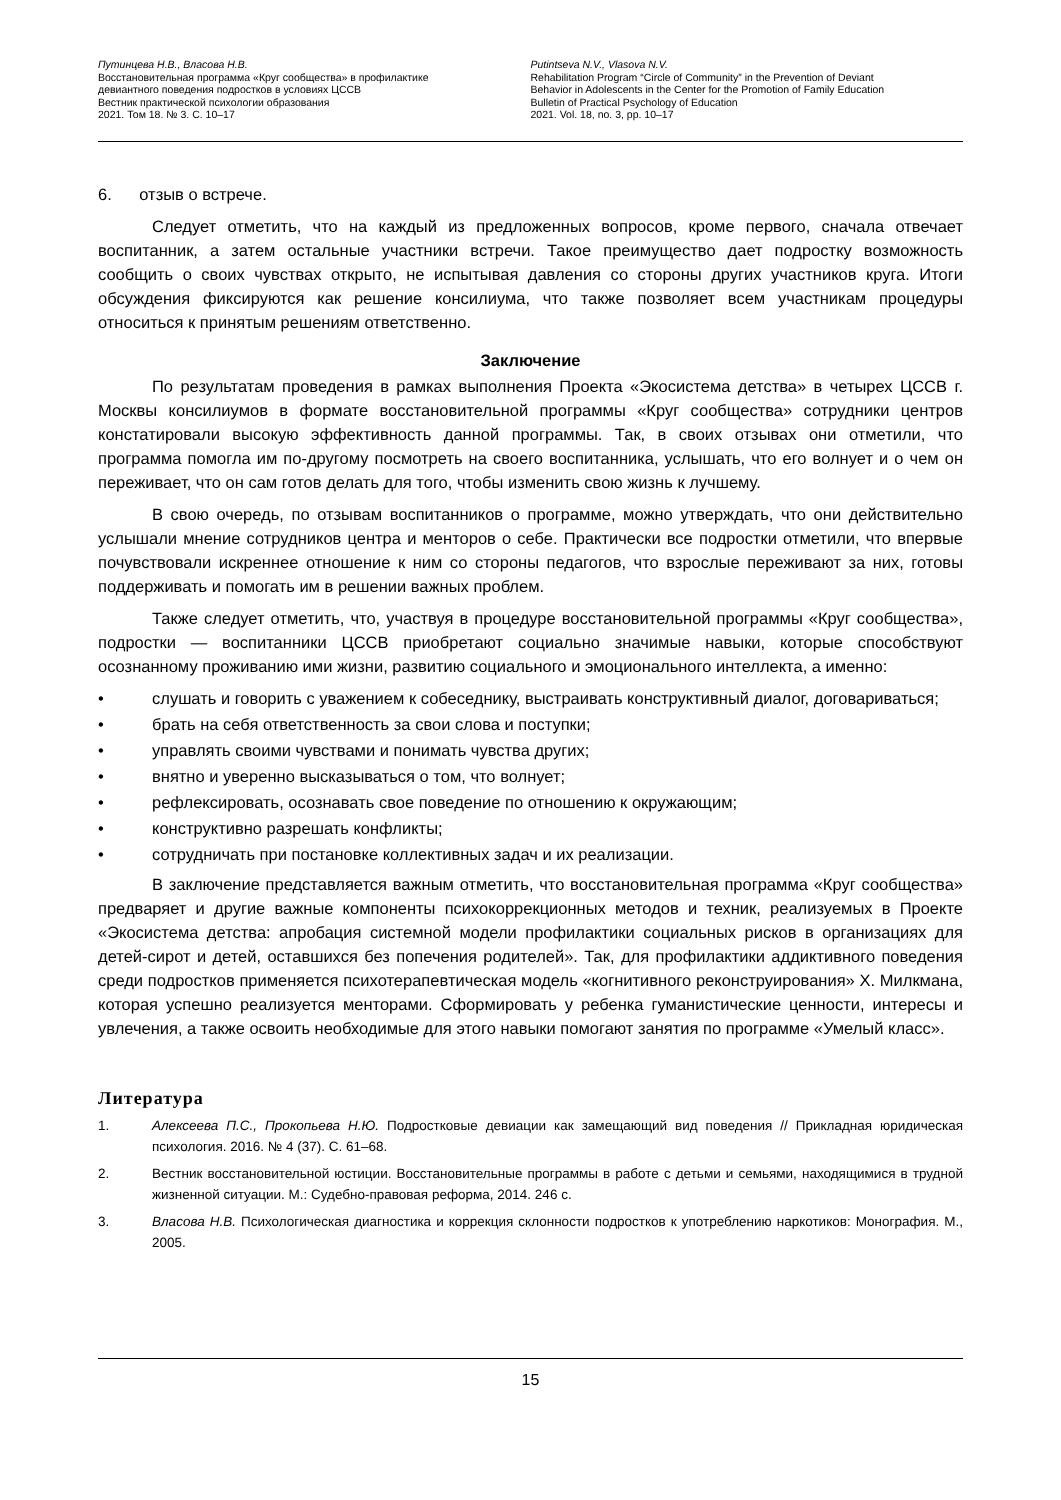Путинцева Н.В., Власова Н.В.
Восстановительная программа «Круг сообщества» в профилактике
девиантного поведения подростков в условиях ЦССВ
Вестник практической психологии образования
2021. Том 18. № 3. С. 10–17
Putintseva N.V., Vlasova N.V.
Rehabilitation Program “Circle of Community” in the Prevention of Deviant
Behavior in Adolescents in the Center for the Promotion of Family Education
Bulletin of Practical Psychology of Education
2021. Vol. 18, no. 3, pp. 10–17
6. отзыв о встрече.
Следует отметить, что на каждый из предложенных вопросов, кроме первого, сначала отвечает воспитанник, а затем остальные участники встречи. Такое преимущество дает подростку возможность сообщить о своих чувствах открыто, не испытывая давления со стороны других участников круга. Итоги обсуждения фиксируются как решение консилиума, что также позволяет всем участникам процедуры относиться к принятым решениям ответственно.
Заключение
По результатам проведения в рамках выполнения Проекта «Экосистема детства» в четырех ЦССВ г. Москвы консилиумов в формате восстановительной программы «Круг сообщества» сотрудники центров констатировали высокую эффективность данной программы. Так, в своих отзывах они отметили, что программа помогла им по-другому посмотреть на своего воспитанника, услышать, что его волнует и о чем он переживает, что он сам готов делать для того, чтобы изменить свою жизнь к лучшему.
В свою очередь, по отзывам воспитанников о программе, можно утверждать, что они действительно услышали мнение сотрудников центра и менторов о себе. Практически все подростки отметили, что впервые почувствовали искреннее отношение к ним со стороны педагогов, что взрослые переживают за них, готовы поддерживать и помогать им в решении важных проблем.
Также следует отметить, что, участвуя в процедуре восстановительной программы «Круг сообщества», подростки — воспитанники ЦССВ приобретают социально значимые навыки, которые способствуют осознанному проживанию ими жизни, развитию социального и эмоционального интеллекта, а именно:
• слушать и говорить с уважением к собеседнику, выстраивать конструктивный диалог, договариваться;
• брать на себя ответственность за свои слова и поступки;
• управлять своими чувствами и понимать чувства других;
• внятно и уверенно высказываться о том, что волнует;
• рефлексировать, осознавать свое поведение по отношению к окружающим;
• конструктивно разрешать конфликты;
• сотрудничать при постановке коллективных задач и их реализации.
В заключение представляется важным отметить, что восстановительная программа «Круг сообщества» предваряет и другие важные компоненты психокоррекционных методов и техник, реализуемых в Проекте «Экосистема детства: апробация системной модели профилактики социальных рисков в организациях для детей-сирот и детей, оставшихся без попечения родителей». Так, для профилактики аддиктивного поведения среди подростков применяется психотерапевтическая модель «когнитивного реконструирования» Х. Милкмана, которая успешно реализуется менторами. Сформировать у ребенка гуманистические ценности, интересы и увлечения, а также освоить необходимые для этого навыки помогают занятия по программе «Умелый класс».
Литература
1. Алексеева П.С., Прокопьева Н.Ю. Подростковые девиации как замещающий вид поведения // Прикладная юридическая психология. 2016. № 4 (37). С. 61–68.
2. Вестник восстановительной юстиции. Восстановительные программы в работе с детьми и семьями, находящимися в трудной жизненной ситуации. М.: Судебно-правовая реформа, 2014. 246 с.
3. Власова Н.В. Психологическая диагностика и коррекция склонности подростков к употреблению наркотиков: Монография. М., 2005.
15